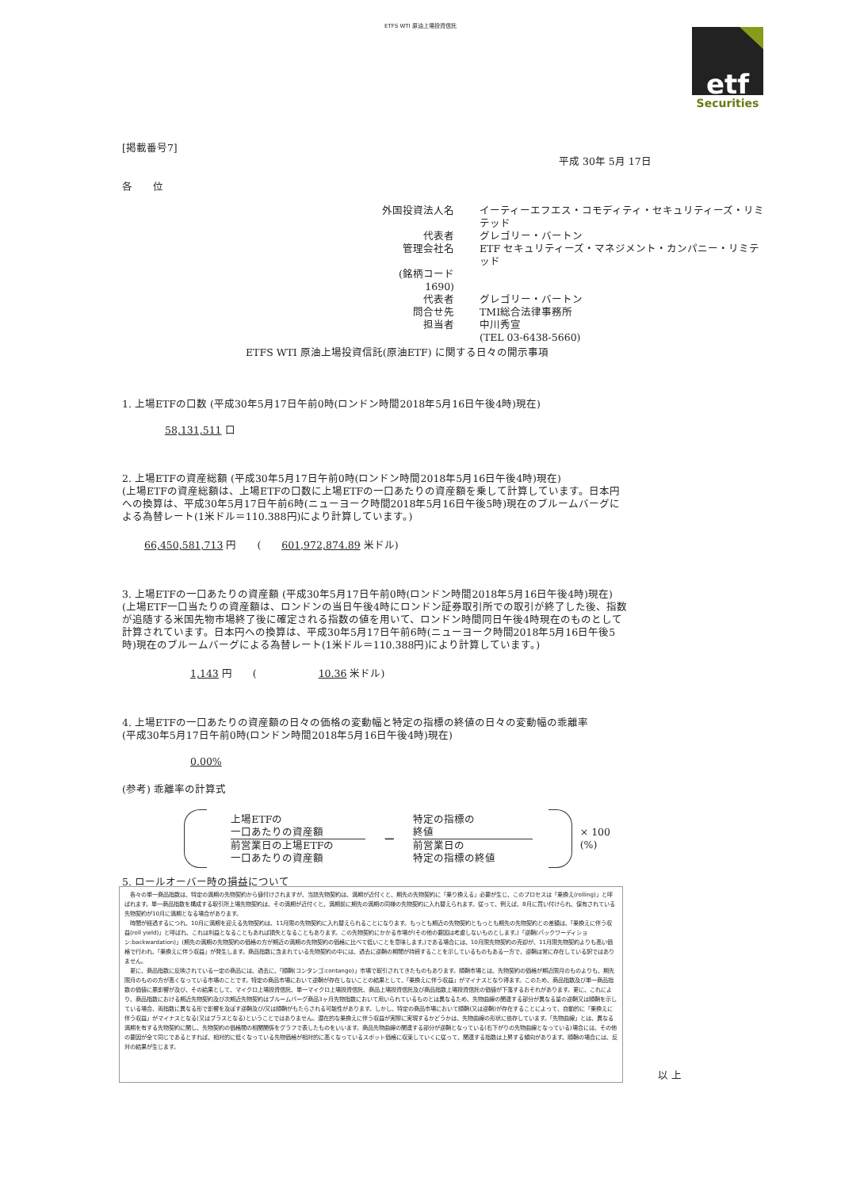ETFS WTI 原油上場投資信託
etf
Securities
[掲載番号7]
平成 30年 5月 17日
各　　位
外国投資法人名
イーティーエフエス・コモディティ・セキュリティーズ・リミテッド
代表者
グレゴリー・バートン
管理会社名
ETF セキュリティーズ・マネジメント・カンパニー・リミテッド
(銘柄コード　1690)
代表者
グレゴリー・バートン
問合せ先
TMI総合法律事務所
担当者
中川秀宣
(TEL 03-6438-5660)
ETFS WTI 原油上場投資信託(原油ETF) に関する日々の開示事項
1. 上場ETFの口数 (平成30年5月17日午前0時(ロンドン時間2018年5月16日午後4時)現在)
58,131,511 口
2. 上場ETFの資産総額 (平成30年5月17日午前0時(ロンドン時間2018年5月16日午後4時)現在)
(上場ETFの資産総額は、上場ETFの口数に上場ETFの一口あたりの資産額を乗して計算しています。日本円への換算は、平成30年5月17日午前6時(ニューヨーク時間2018年5月16日午後5時)現在のブルームバーグによる為替レート(1米ドル＝110.388円)により計算しています。)
66,450,581,713 円　　(　　601,972,874.89 米ドル)
3. 上場ETFの一口あたりの資産額 (平成30年5月17日午前0時(ロンドン時間2018年5月16日午後4時)現在)
(上場ETF一口当たりの資産額は、ロンドンの当日午後4時にロンドン証券取引所での取引が終了した後、指数が追随する米国先物市場終了後に確定される指数の値を用いて、ロンドン時間同日午後4時現在のものとして計算されています。日本円への換算は、平成30年5月17日午前6時(ニューヨーク時間2018年5月16日午後5時)現在のブルームバーグによる為替レート(1米ドル＝110.388円)により計算しています。)
1,143 円　　(　　　　　　10.36 米ドル)
4. 上場ETFの一口あたりの資産額の日々の価格の変動幅と特定の指標の終値の日々の変動幅の乖離率
(平成30年5月17日午前0時(ロンドン時間2018年5月16日午後4時)現在)
0.00%
(参考) 乖離率の計算式
上場ETFの
一口あたりの資産額
前営業日の上場ETFの
一口あたりの資産額
−
特定の指標の
終値
前営業日の
特定の指標の終値
× 100 (%)
5. ロールオーバー時の損益について
　各々の単一商品指数は、特定の満期の先物契約から値付けされますが、当該先物契約は、満期が近付くと、期先の先物契約に「乗り換える」必要が生じ、このプロセスは「乗換え(rolling)」と呼ばれます。単一商品指数を構成する取引所上場先物契約は、その満期が近付くと、満期前に期先の満期の同様の先物契約に入れ替えられます。従って、例えば、8月に買い付けられ、保有されている先物契約が10月に満期となる場合があります。
　時間が経過するにつれ、10月に満期を迎える先物契約は、11月限の先物契約に入れ替えられることになります。もっとも期近の先物契約ともっとも期先の先物契約との差額は、「乗換えに伴う収益(roll yield)」と呼ばれ、これは利益となることもあれば損失となることもあります。この先物契約にかかる市場が(その他の要因は考慮しないものとします。)「逆鞘(バックワーディション:backwardation)」(期先の満期の先物契約の価格の方が期近の満期の先物契約の価格に比べて低いことを意味します。)である場合には、10月限先物契約の売却が、11月限先物契約よりも高い価格で行われ、「乗換えに伴う収益」が発生します。商品指数に含まれている先物契約の中には、過去に逆鞘の期間が持続することを示しているものもある一方で、逆鞘は常に存在している訳ではありません。
　更に、商品指数に反映されている一定の商品には、過去に、「順鞘(コンタンゴ:contango)」市場で取引されてきたものもあります。順鞘市場とは、先物契約の価格が期近限月のものよりも、期先限月のものの方が高くなっている市場のことです。特定の商品市場において逆鞘が存在しないことの結果として、「乗換えに伴う収益」がマイナスとなり得ます。このため、商品指数及び単一商品指数の価値に悪影響が及び、その結果として、マイクロ上場投資信託、単一マイクロ上場投資信託、商品上場投資信託及び商品指数上場投資信託の価値が下落するおそれがあります。更に、これにより、商品指数における期近先物契約及び次期近先物契約はブルームバーグ商品3ヶ月先物指数において用いられているものとは異なるため、先物曲線の関連する部分が異なる量の逆鞘又は順鞘を示している場合、両指数に異なる形で影響を及ぼす逆鞘及び/又は順鞘がもたらされる可能性があります。しかし、特定の商品市場において順鞘(又は逆鞘)が存在することによって、自動的に「乗換えに伴う収益」がマイナスとなる(又はプラスとなる)ということではありません。潜在的な乗換えに伴う収益が実際に実現するかどうかは、先物曲線の形状に依存しています。「先物曲線」とは、異なる満期を有する先物契約に関し、先物契約の価格間の相関関係をグラフで表したものをいいます。商品先物曲線の関連する部分が逆鞘となっている(右下がりの先物曲線となっている)場合には、その他の要因が全て同じであるとすれば、相対的に低くなっている先物価格が相対的に高くなっているスポット価格に収束していくに従って、関連する指数は上昇する傾向があります。順鞘の場合には、反対の結果が生じます。
以 上